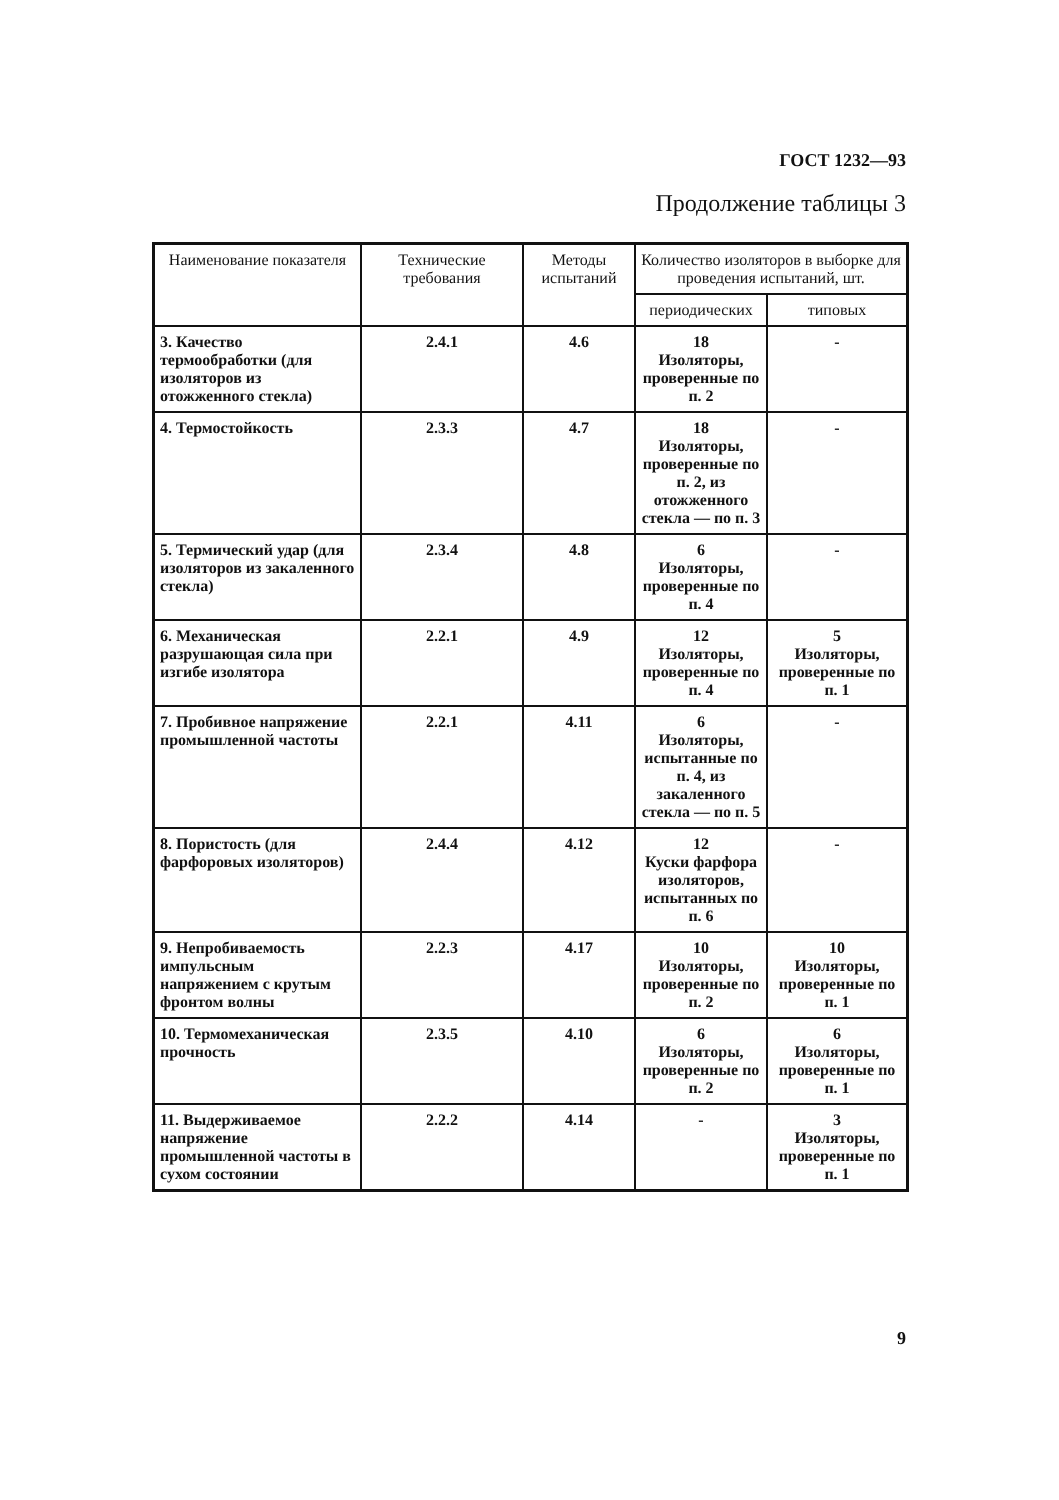ГОСТ 1232—93
Продолжение таблицы 3
| Наименование показателя | Технические требования | Методы испытаний | Количество изоляторов в выборке для проведения испытаний, шт. | |
| --- | --- | --- | --- | --- |
| | | | периодических | типовых |
| 3. Качество термообработки (для изоляторов из отожженного стекла) | 2.4.1 | 4.6 | 18 Изоляторы, проверенные по п. 2 | - |
| 4. Термостойкость | 2.3.3 | 4.7 | 18 Изоляторы, проверенные по п. 2, из отожженного стекла — по п. 3 | - |
| 5. Термический удар (для изоляторов из закаленного стекла) | 2.3.4 | 4.8 | 6 Изоляторы, проверенные по п. 4 | - |
| 6. Механическая разрушающая сила при изгибе изолятора | 2.2.1 | 4.9 | 12 Изоляторы, проверенные по п. 4 | 5 Изоляторы, проверенные по п. 1 |
| 7. Пробивное напряжение промышленной частоты | 2.2.1 | 4.11 | 6 Изоляторы, испытанные по п. 4, из закаленного стекла — по п. 5 | - |
| 8. Пористость (для фарфоровых изоляторов) | 2.4.4 | 4.12 | 12 Куски фарфора изоляторов, испытанных по п. 6 | - |
| 9. Непробиваемость импульсным напряжением с крутым фронтом волны | 2.2.3 | 4.17 | 10 Изоляторы, проверенные по п. 2 | 10 Изоляторы, проверенные по п. 1 |
| 10. Термомеханическая прочность | 2.3.5 | 4.10 | 6 Изоляторы, проверенные по п. 2 | 6 Изоляторы, проверенные по п. 1 |
| 11. Выдерживаемое напряжение промышленной частоты в сухом состоянии | 2.2.2 | 4.14 | - | 3 Изоляторы, проверенные по п. 1 |
9